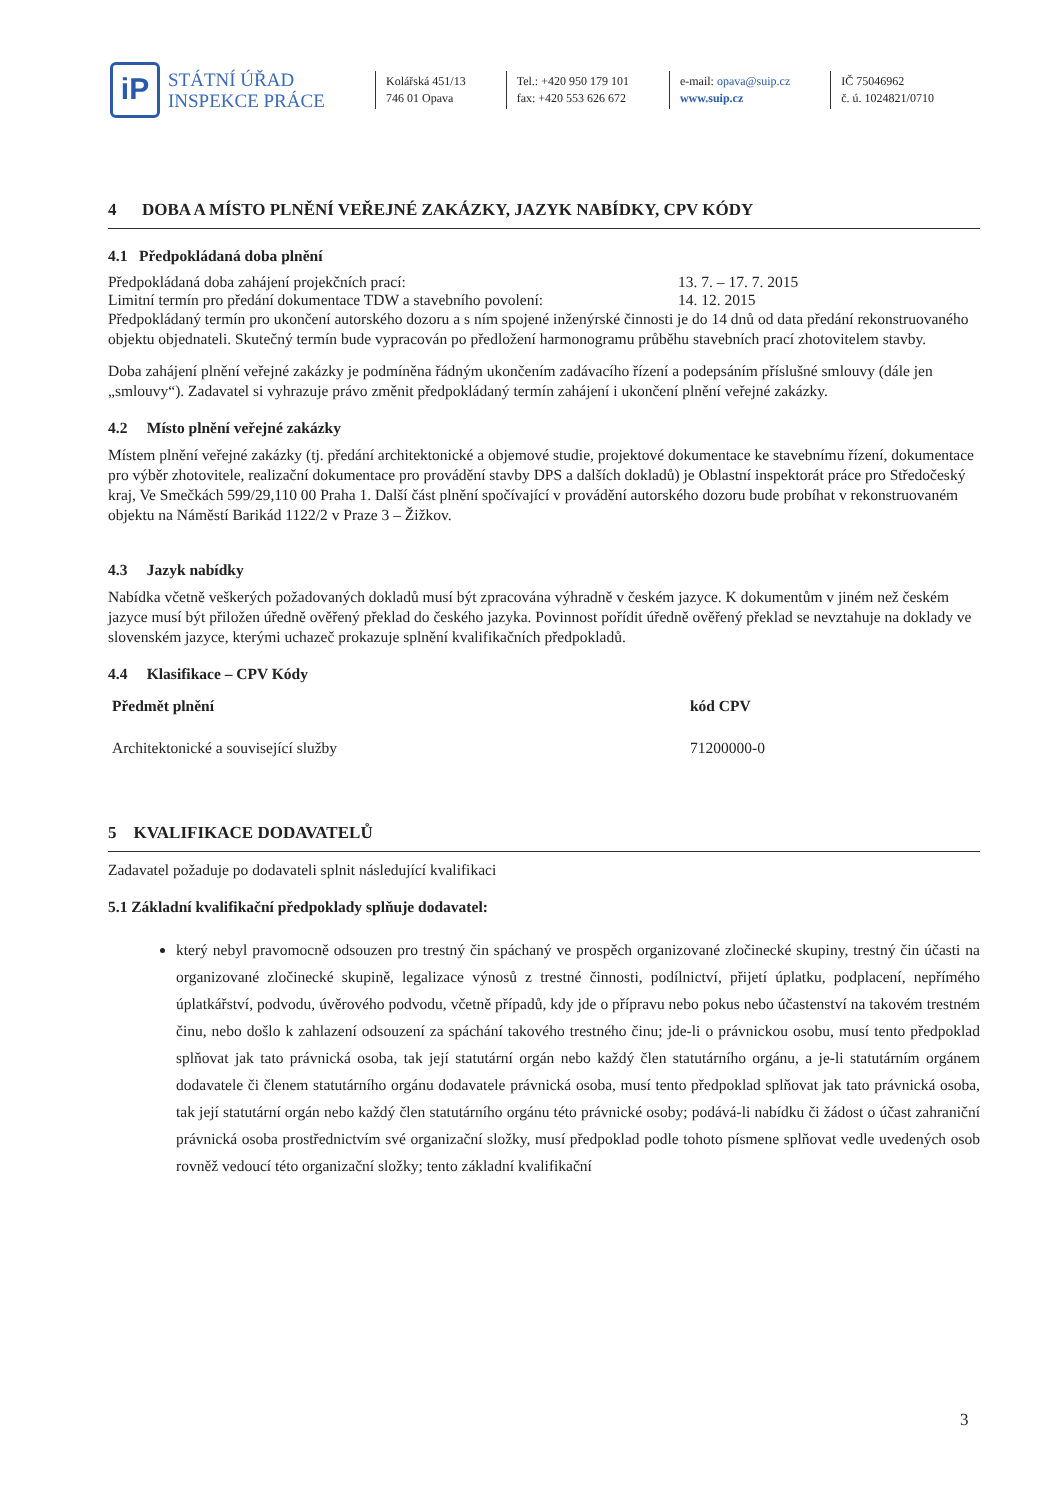iP
STÁTNÍ ÚŘAD
INSPEKCE PRÁCE
Kolářská 451/13
746 01 Opava
Tel.: +420 950 179 101
fax: +420 553 626 672
e-mail: opava@suip.cz
www.suip.cz
IČ 75046962
č. ú. 1024821/0710
4 DOBA A MÍSTO PLNĚNÍ VEŘEJNÉ ZAKÁZKY, JAZYK NABÍDKY, CPV KÓDY
4.1 Předpokládaná doba plnění
Předpokládaná doba zahájení projekčních prací: 13. 7. – 17. 7. 2015
Limitní termín pro předání dokumentace TDW a stavebního povolení: 14. 12. 2015
Předpokládaný termín pro ukončení autorského dozoru a s ním spojené inženýrské činnosti je do 14 dnů od data předání rekonstruovaného objektu objednateli. Skutečný termín bude vypracován po předložení harmonogramu průběhu stavebních prací zhotovitelem stavby.
Doba zahájení plnění veřejné zakázky je podmíněna řádným ukončením zadávacího řízení a podepsáním příslušné smlouvy (dále jen „smlouvy“). Zadavatel si vyhrazuje právo změnit předpokládaný termín zahájení i ukončení plnění veřejné zakázky.
4.2 Místo plnění veřejné zakázky
Místem plnění veřejné zakázky (tj. předání architektonické a objemové studie, projektové dokumentace ke stavebnímu řízení, dokumentace pro výběr zhotovitele, realizační dokumentace pro provádění stavby DPS a dalších dokladů) je Oblastní inspektorát práce pro Středočeský kraj, Ve Smečkách 599/29,110 00 Praha 1. Další část plnění spočívající v provádění autorského dozoru bude probíhat v rekonstruovaném objektu na Náměstí Barikád 1122/2 v Praze 3 – Žižkov.
4.3 Jazyk nabídky
Nabídka včetně veškerých požadovaných dokladů musí být zpracována výhradně v českém jazyce. K dokumentům v jiném než českém jazyce musí být přiložen úředně ověřený překlad do českého jazyka. Povinnost pořídit úředně ověřený překlad se nevztahuje na doklady ve slovenském jazyce, kterými uchazeč prokazuje splnění kvalifikačních předpokladů.
4.4 Klasifikace – CPV Kódy
| Předmět plnění | kód CPV |
| --- | --- |
| Architektonické a související služby | 71200000-0 |
5 KVALIFIKACE DODAVATELŮ
Zadavatel požaduje po dodavateli splnit následující kvalifikaci
5.1 Základní kvalifikační předpoklady splňuje dodavatel:
který nebyl pravomocně odsouzen pro trestný čin spáchaný ve prospěch organizované zločinecké skupiny, trestný čin účasti na organizované zločinecké skupině, legalizace výnosů z trestné činnosti, podílnictví, přijetí úplatku, podplacení, nepřímého úplatkářství, podvodu, úvěrového podvodu, včetně případů, kdy jde o přípravu nebo pokus nebo účastenství na takovém trestném činu, nebo došlo k zahlazení odsouzení za spáchání takového trestného činu; jde-li o právnickou osobu, musí tento předpoklad splňovat jak tato právnická osoba, tak její statutární orgán nebo každý člen statutárního orgánu, a je-li statutárním orgánem dodavatele či členem statutárního orgánu dodavatele právnická osoba, musí tento předpoklad splňovat jak tato právnická osoba, tak její statutární orgán nebo každý člen statutárního orgánu této právnické osoby; podává-li nabídku či žádost o účast zahraniční právnická osoba prostřednictvím své organizační složky, musí předpoklad podle tohoto písmene splňovat vedle uvedených osob rovněž vedoucí této organizační složky; tento základní kvalifikační
3